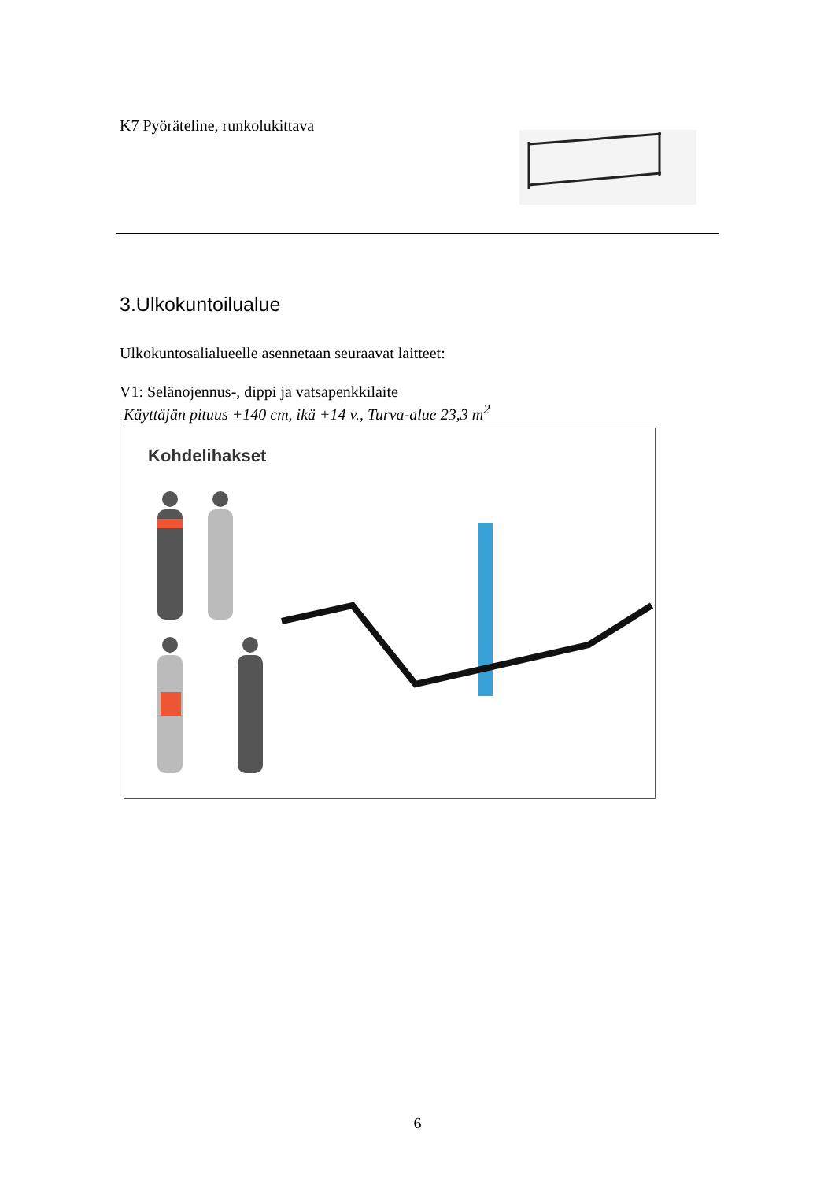K7 Pyöräteline, runkolukittava
3.Ulkokuntoilualue
Ulkokuntosalialueelle asennetaan seuraavat laitteet:
V1: Selänojennus-, dippi ja vatsapenkkilaite
Käyttäjän pituus +140 cm, ikä +14 v., Turva-alue 23,3 m<sup>2</sup>
Kohdelihakset
6